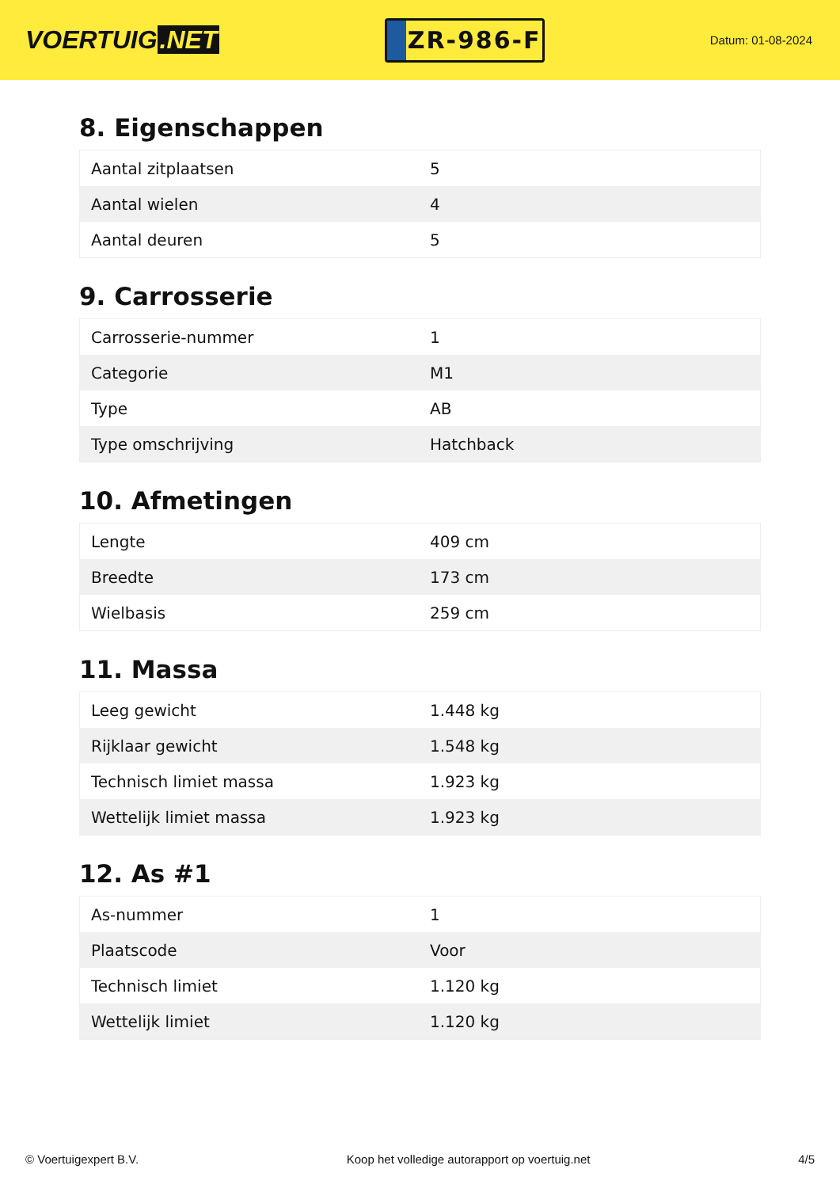VOERTUIG.NET
ZR-986-F
Datum: 01-08-2024
8. Eigenschappen
| Aantal zitplaatsen | 5 |
| Aantal wielen | 4 |
| Aantal deuren | 5 |
9. Carrosserie
| Carrosserie-nummer | 1 |
| Categorie | M1 |
| Type | AB |
| Type omschrijving | Hatchback |
10. Afmetingen
| Lengte | 409 cm |
| Breedte | 173 cm |
| Wielbasis | 259 cm |
11. Massa
| Leeg gewicht | 1.448 kg |
| Rijklaar gewicht | 1.548 kg |
| Technisch limiet massa | 1.923 kg |
| Wettelijk limiet massa | 1.923 kg |
12. As #1
| As-nummer | 1 |
| Plaatscode | Voor |
| Technisch limiet | 1.120 kg |
| Wettelijk limiet | 1.120 kg |
© Voertuigexpert B.V. Koop het volledige autorapport op voertuig.net 4/5